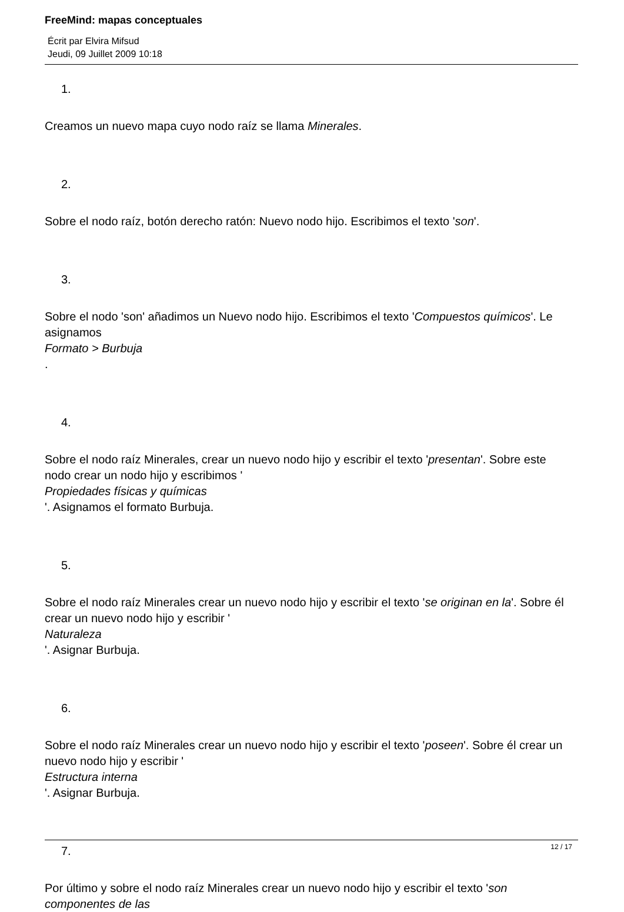FreeMind: mapas conceptuales
Écrit par Elvira Mifsud
Jeudi, 09 Juillet 2009 10:18
1.
Creamos un nuevo mapa cuyo nodo raíz se llama Minerales.
2.
Sobre el nodo raíz, botón derecho ratón: Nuevo nodo hijo. Escribimos el texto 'son'.
3.
Sobre el nodo 'son' añadimos un Nuevo nodo hijo. Escribimos el texto 'Compuestos químicos'. Le asignamos
Formato > Burbuja
.
4.
Sobre el nodo raíz Minerales, crear un nuevo nodo hijo y escribir el texto 'presentan'. Sobre este nodo crear un nodo hijo y escribimos '
Propiedades físicas y químicas
'. Asignamos el formato Burbuja.
5.
Sobre el nodo raíz Minerales crear un nuevo nodo hijo y escribir el texto 'se originan en la'. Sobre él crear un nuevo nodo hijo y escribir '
Naturaleza
'. Asignar Burbuja.
6.
Sobre el nodo raíz Minerales crear un nuevo nodo hijo y escribir el texto 'poseen'. Sobre él crear un nuevo nodo hijo y escribir '
Estructura interna
'. Asignar Burbuja.
7.
Por último y sobre el nodo raíz Minerales crear un nuevo nodo hijo y escribir el texto 'son componentes de las
12 / 17